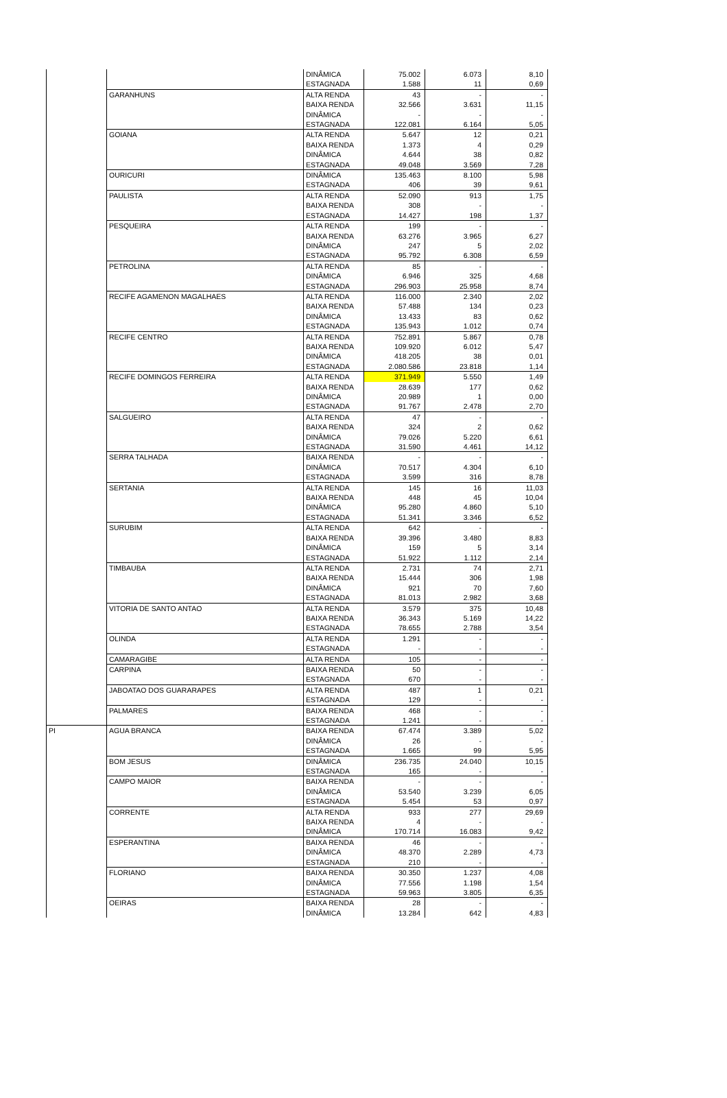| | | DINÂMICA | 75.002 | 6.073 | 8,10 |
| | | ESTAGNADA | 1.588 | 11 | 0,69 |
| | GARANHUNS | ALTA RENDA | 43 | - | - |
| | | BAIXA RENDA | 32.566 | 3.631 | 11,15 |
| | | DINÂMICA | - | - | - |
| | | ESTAGNADA | 122.081 | 6.164 | 5,05 |
| | GOIANA | ALTA RENDA | 5.647 | 12 | 0,21 |
| | | BAIXA RENDA | 1.373 | 4 | 0,29 |
| | | DINÂMICA | 4.644 | 38 | 0,82 |
| | | ESTAGNADA | 49.048 | 3.569 | 7,28 |
| | OURICURI | DINÂMICA | 135.463 | 8.100 | 5,98 |
| | | ESTAGNADA | 406 | 39 | 9,61 |
| | PAULISTA | ALTA RENDA | 52.090 | 913 | 1,75 |
| | | BAIXA RENDA | 308 | - | - |
| | | ESTAGNADA | 14.427 | 198 | 1,37 |
| | PESQUEIRA | ALTA RENDA | 199 | - | - |
| | | BAIXA RENDA | 63.276 | 3.965 | 6,27 |
| | | DINÂMICA | 247 | 5 | 2,02 |
| | | ESTAGNADA | 95.792 | 6.308 | 6,59 |
| | PETROLINA | ALTA RENDA | 85 | - | - |
| | | DINÂMICA | 6.946 | 325 | 4,68 |
| | | ESTAGNADA | 296.903 | 25.958 | 8,74 |
| | RECIFE AGAMENON MAGALHAES | ALTA RENDA | 116.000 | 2.340 | 2,02 |
| | | BAIXA RENDA | 57.488 | 134 | 0,23 |
| | | DINÂMICA | 13.433 | 83 | 0,62 |
| | | ESTAGNADA | 135.943 | 1.012 | 0,74 |
| | RECIFE CENTRO | ALTA RENDA | 752.891 | 5.867 | 0,78 |
| | | BAIXA RENDA | 109.920 | 6.012 | 5,47 |
| | | DINÂMICA | 418.205 | 38 | 0,01 |
| | | ESTAGNADA | 2.080.586 | 23.818 | 1,14 |
| | RECIFE DOMINGOS FERREIRA | ALTA RENDA | 371.949 | 5.550 | 1,49 |
| | | BAIXA RENDA | 28.639 | 177 | 0,62 |
| | | DINÂMICA | 20.989 | 1 | 0,00 |
| | | ESTAGNADA | 91.767 | 2.478 | 2,70 |
| | SALGUEIRO | ALTA RENDA | 47 | - | - |
| | | BAIXA RENDA | 324 | 2 | 0,62 |
| | | DINÂMICA | 79.026 | 5.220 | 6,61 |
| | | ESTAGNADA | 31.590 | 4.461 | 14,12 |
| | SERRA TALHADA | BAIXA RENDA | - | - | - |
| | | DINÂMICA | 70.517 | 4.304 | 6,10 |
| | | ESTAGNADA | 3.599 | 316 | 8,78 |
| | SERTANIA | ALTA RENDA | 145 | 16 | 11,03 |
| | | BAIXA RENDA | 448 | 45 | 10,04 |
| | | DINÂMICA | 95.280 | 4.860 | 5,10 |
| | | ESTAGNADA | 51.341 | 3.346 | 6,52 |
| | SURUBIM | ALTA RENDA | 642 | - | - |
| | | BAIXA RENDA | 39.396 | 3.480 | 8,83 |
| | | DINÂMICA | 159 | 5 | 3,14 |
| | | ESTAGNADA | 51.922 | 1.112 | 2,14 |
| | TIMBAUBA | ALTA RENDA | 2.731 | 74 | 2,71 |
| | | BAIXA RENDA | 15.444 | 306 | 1,98 |
| | | DINÂMICA | 921 | 70 | 7,60 |
| | | ESTAGNADA | 81.013 | 2.982 | 3,68 |
| | VITORIA DE SANTO ANTAO | ALTA RENDA | 3.579 | 375 | 10,48 |
| | | BAIXA RENDA | 36.343 | 5.169 | 14,22 |
| | | ESTAGNADA | 78.655 | 2.788 | 3,54 |
| | OLINDA | ALTA RENDA | 1.291 | - | - |
| | | ESTAGNADA | - | - | - |
| | CAMARAGIBE | ALTA RENDA | 105 | - | - |
| | CARPINA | BAIXA RENDA | 50 | - | - |
| | | ESTAGNADA | 670 | - | - |
| | JABOATAO DOS GUARARAPES | ALTA RENDA | 487 | 1 | 0,21 |
| | | ESTAGNADA | 129 | - | - |
| | PALMARES | BAIXA RENDA | 468 | - | - |
| | | ESTAGNADA | 1.241 | - | - |
| PI | AGUA BRANCA | BAIXA RENDA | 67.474 | 3.389 | 5,02 |
| | | DINÂMICA | 26 | - | - |
| | | ESTAGNADA | 1.665 | 99 | 5,95 |
| | BOM JESUS | DINÂMICA | 236.735 | 24.040 | 10,15 |
| | | ESTAGNADA | 165 | - | - |
| | CAMPO MAIOR | BAIXA RENDA | - | - | - |
| | | DINÂMICA | 53.540 | 3.239 | 6,05 |
| | | ESTAGNADA | 5.454 | 53 | 0,97 |
| | CORRENTE | ALTA RENDA | 933 | 277 | 29,69 |
| | | BAIXA RENDA | 4 | - | - |
| | | DINÂMICA | 170.714 | 16.083 | 9,42 |
| | ESPERANTINA | BAIXA RENDA | 46 | - | - |
| | | DINÂMICA | 48.370 | 2.289 | 4,73 |
| | | ESTAGNADA | 210 | - | - |
| | FLORIANO | BAIXA RENDA | 30.350 | 1.237 | 4,08 |
| | | DINÂMICA | 77.556 | 1.198 | 1,54 |
| | | ESTAGNADA | 59.963 | 3.805 | 6,35 |
| | OEIRAS | BAIXA RENDA | 28 | - | - |
| | | DINÂMICA | 13.284 | 642 | 4,83 |